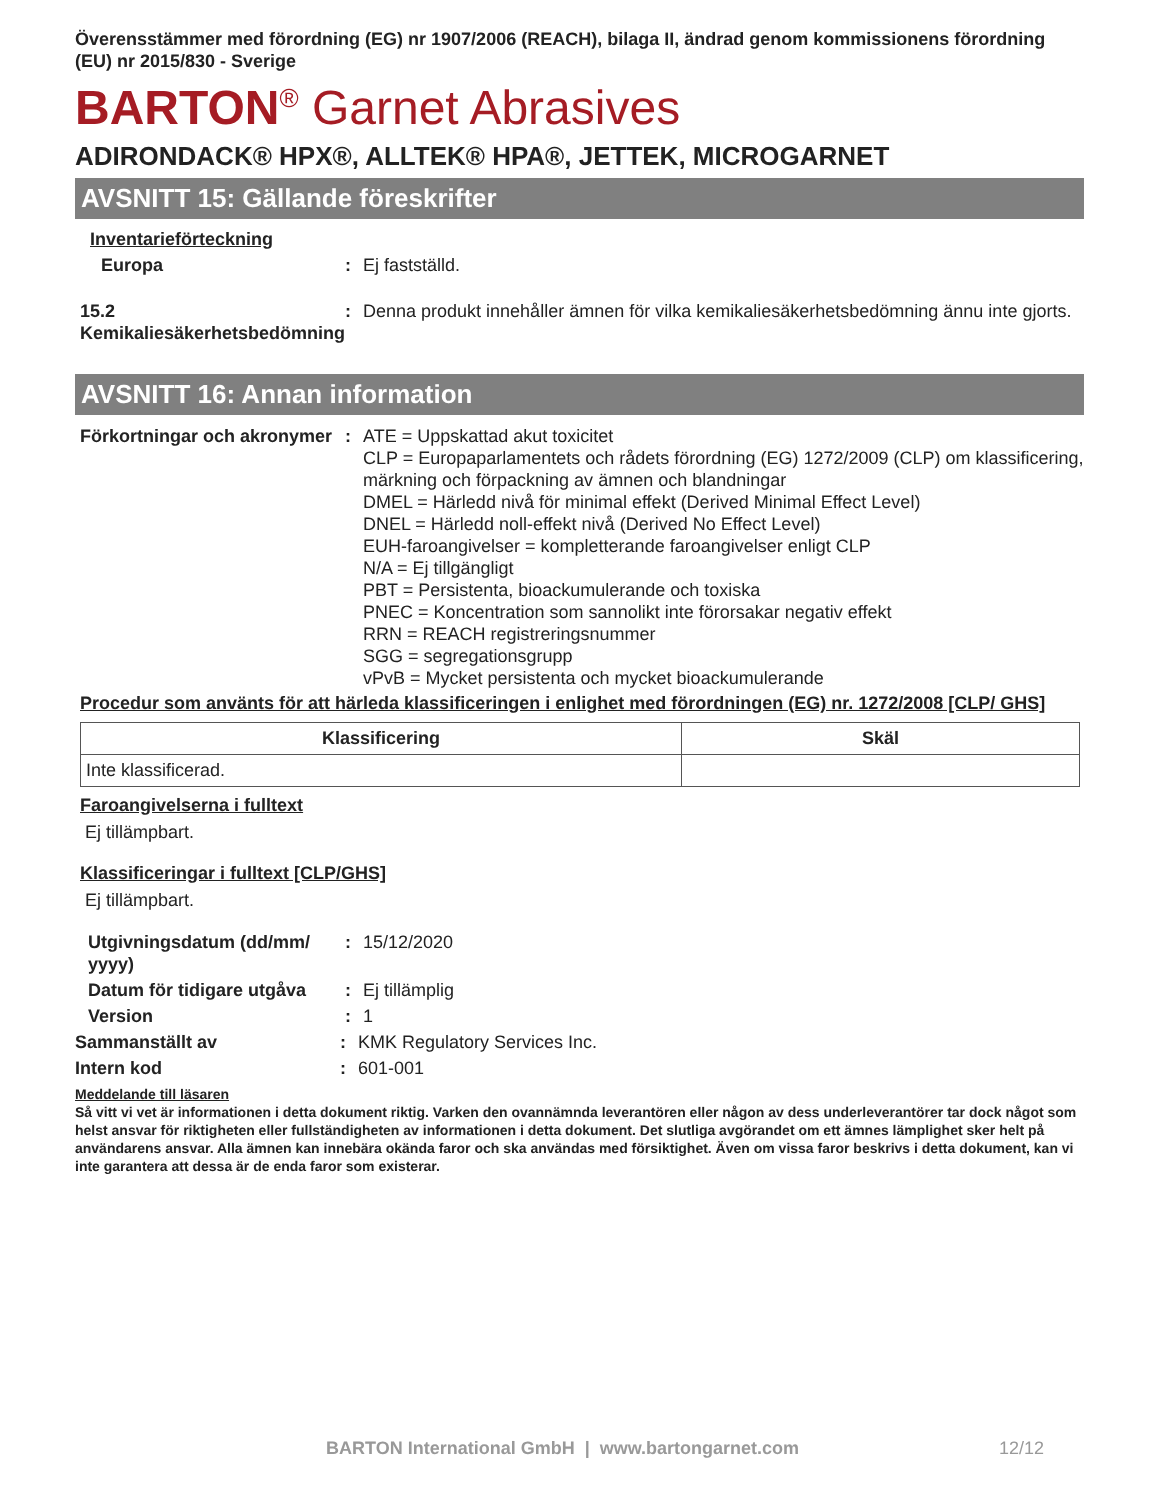Överensstämmer med förordning (EG) nr 1907/2006 (REACH), bilaga II, ändrad genom kommissionens förordning (EU) nr 2015/830 - Sverige
BARTON<sup>®</sup> Garnet Abrasives
ADIRONDACK® HPX®, ALLTEK® HPA®, JETTEK, MICROGARNET
AVSNITT 15: Gällande föreskrifter
Inventarieförteckning
Europa : Ej fastställd.
15.2 Kemikaliesäkerhetsbedömning
: Denna produkt innehåller ämnen för vilka kemikaliesäkerhetsbedömning ännu inte gjorts.
AVSNITT 16: Annan information
Förkortningar och akronymer
: ATE = Uppskattad akut toxicitet
CLP = Europaparlamentets och rådets förordning (EG) 1272/2009 (CLP) om klassificering, märkning och förpackning av ämnen och blandningar
DMEL = Härledd nivå för minimal effekt (Derived Minimal Effect Level)
DNEL = Härledd noll-effekt nivå (Derived No Effect Level)
EUH-faroangivelser = kompletterande faroangivelser enligt CLP
N/A = Ej tillgängligt
PBT = Persistenta, bioackumulerande och toxiska
PNEC = Koncentration som sannolikt inte förorsakar negativ effekt
RRN = REACH registreringsnummer
SGG = segregationsgrupp
vPvB = Mycket persistenta och mycket bioackumulerande
Procedur som använts för att härleda klassificeringen i enlighet med förordningen (EG) nr. 1272/2008 [CLP/ GHS]
| Klassificering | Skäl |
| --- | --- |
| Inte klassificerad. | |
Faroangivelserna i fulltext
Ej tillämpbart.
Klassificeringar i fulltext [CLP/GHS]
Ej tillämpbart.
Utgivningsdatum (dd/mm/ yyyy)
: 15/12/2020
Datum för tidigare utgåva
: Ej tillämplig
Version : 1
Sammanställt av : KMK Regulatory Services Inc.
Intern kod : 601-001
Meddelande till läsaren
Så vitt vi vet är informationen i detta dokument riktig. Varken den ovannämnda leverantören eller någon av dess underleverantörer tar dock något som helst ansvar för riktigheten eller fullständigheten av informationen i detta dokument. Det slutliga avgörandet om ett ämnes lämplighet sker helt på användarens ansvar. Alla ämnen kan innebära okända faror och ska användas med försiktighet. Även om vissa faror beskrivs i detta dokument, kan vi inte garantera att dessa är de enda faror som existerar.
BARTON International GmbH | www.bartongarnet.com 12/12